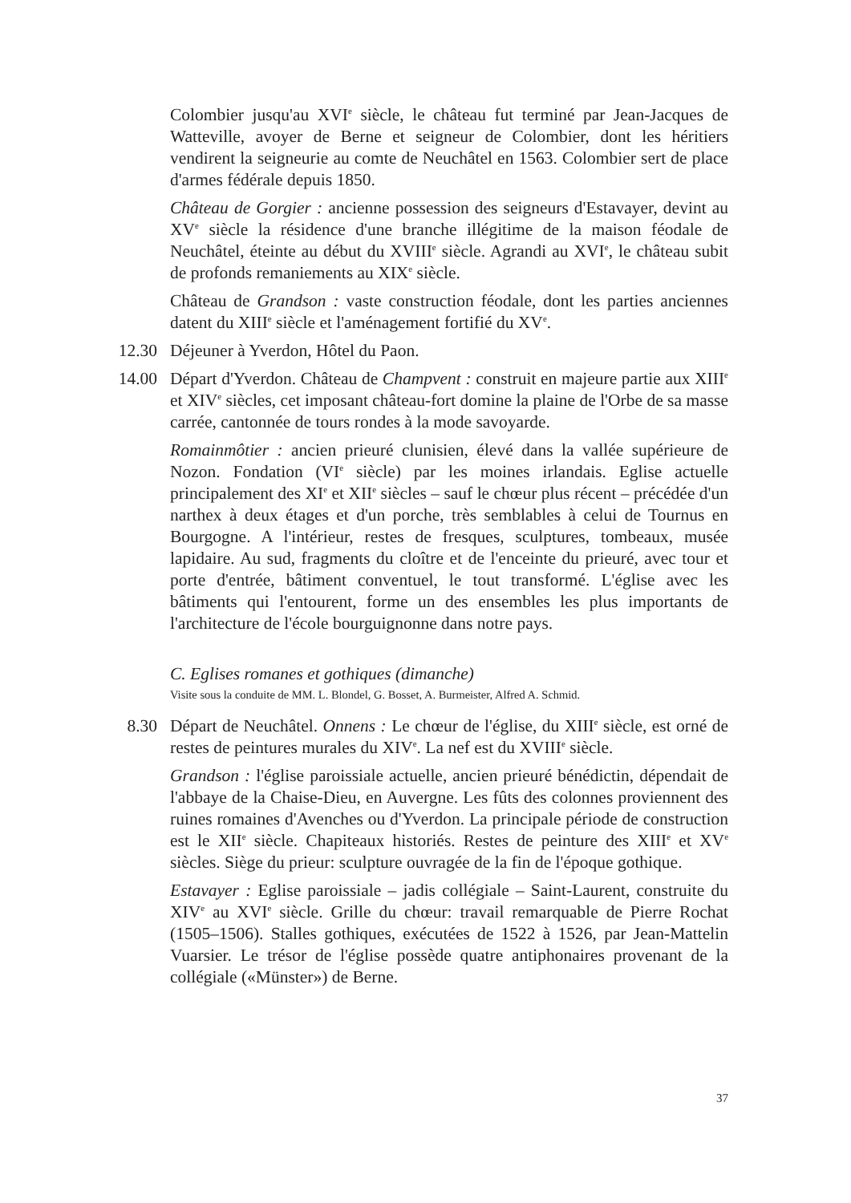Colombier jusqu'au XVI<sup>e</sup> siècle, le château fut terminé par Jean-Jacques de Watteville, avoyer de Berne et seigneur de Colombier, dont les héritiers vendirent la seigneurie au comte de Neuchâtel en 1563. Colombier sert de place d'armes fédérale depuis 1850.
Château de Gorgier : ancienne possession des seigneurs d'Estavayer, devint au XV<sup>e</sup> siècle la résidence d'une branche illégitime de la maison féodale de Neuchâtel, éteinte au début du XVIII<sup>e</sup> siècle. Agrandi au XVI<sup>e</sup>, le château subit de profonds remaniements au XIX<sup>e</sup> siècle.
Château de Grandson : vaste construction féodale, dont les parties anciennes datent du XIII<sup>e</sup> siècle et l'aménagement fortifié du XV<sup>e</sup>.
12.30 Déjeuner à Yverdon, Hôtel du Paon.
14.00 Départ d'Yverdon. Château de Champvent : construit en majeure partie aux XIII<sup>e</sup> et XIV<sup>e</sup> siècles, cet imposant château-fort domine la plaine de l'Orbe de sa masse carrée, cantonnée de tours rondes à la mode savoyarde.
Romainmôtier : ancien prieuré clunisien, élevé dans la vallée supérieure de Nozon. Fondation (VI<sup>e</sup> siècle) par les moines irlandais. Eglise actuelle principalement des XI<sup>e</sup> et XII<sup>e</sup> siècles – sauf le chœur plus récent – précédée d'un narthex à deux étages et d'un porche, très semblables à celui de Tournus en Bourgogne. A l'intérieur, restes de fresques, sculptures, tombeaux, musée lapidaire. Au sud, fragments du cloître et de l'enceinte du prieuré, avec tour et porte d'entrée, bâtiment conventuel, le tout transformé. L'église avec les bâtiments qui l'entourent, forme un des ensembles les plus importants de l'architecture de l'école bourguignonne dans notre pays.
C. Eglises romanes et gothiques (dimanche)
Visite sous la conduite de MM. L. Blondel, G. Bosset, A. Burmeister, Alfred A. Schmid.
8.30 Départ de Neuchâtel. Onnens : Le chœur de l'église, du XIII<sup>e</sup> siècle, est orné de restes de peintures murales du XIV<sup>e</sup>. La nef est du XVIII<sup>e</sup> siècle.
Grandson : l'église paroissiale actuelle, ancien prieuré bénédictin, dépendait de l'abbaye de la Chaise-Dieu, en Auvergne. Les fûts des colonnes proviennent des ruines romaines d'Avenches ou d'Yverdon. La principale période de construction est le XII<sup>e</sup> siècle. Chapiteaux historiés. Restes de peinture des XIII<sup>e</sup> et XV<sup>e</sup> siècles. Siège du prieur: sculpture ouvragée de la fin de l'époque gothique.
Estavayer : Eglise paroissiale – jadis collégiale – Saint-Laurent, construite du XIV<sup>e</sup> au XVI<sup>e</sup> siècle. Grille du chœur: travail remarquable de Pierre Rochat (1505–1506). Stalles gothiques, exécutées de 1522 à 1526, par Jean-Mattelin Vuarsier. Le trésor de l'église possède quatre antiphonaires provenant de la collégiale («Münster») de Berne.
37